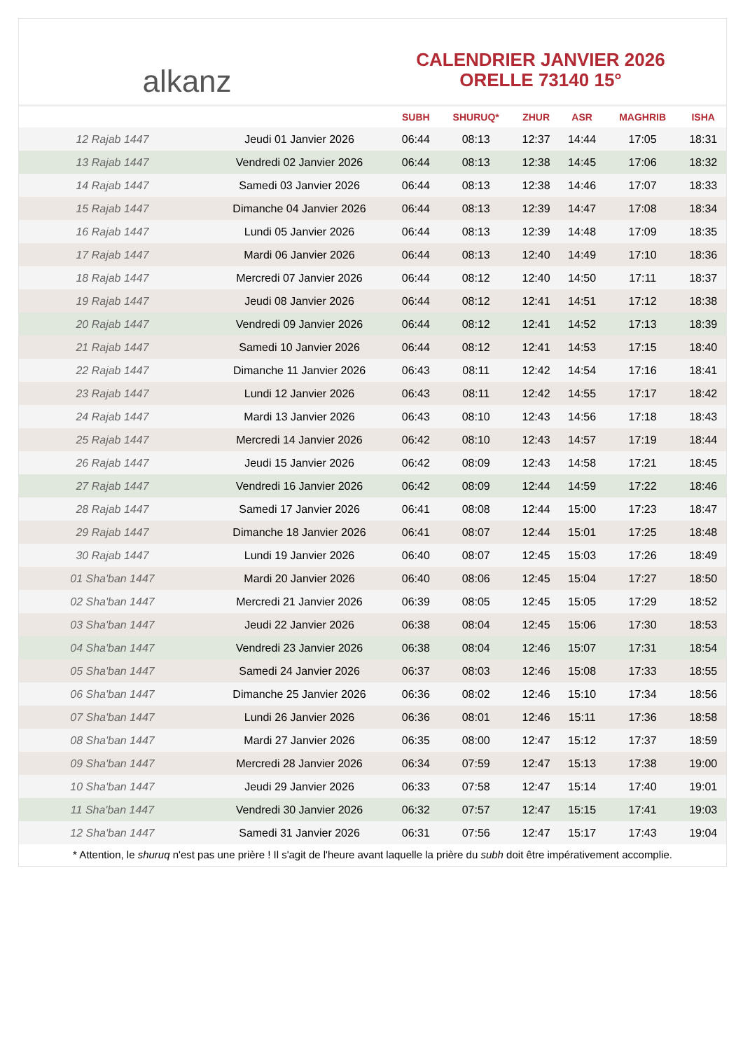alkanz
CALENDRIER JANVIER 2026
ORELLE 73140 15°
| | | SUBH | SHURUQ* | ZHUR | ASR | MAGHRIB | ISHA |
| --- | --- | --- | --- | --- | --- | --- | --- |
| 12 Rajab 1447 | Jeudi 01 Janvier 2026 | 06:44 | 08:13 | 12:37 | 14:44 | 17:05 | 18:31 |
| 13 Rajab 1447 | Vendredi 02 Janvier 2026 | 06:44 | 08:13 | 12:38 | 14:45 | 17:06 | 18:32 |
| 14 Rajab 1447 | Samedi 03 Janvier 2026 | 06:44 | 08:13 | 12:38 | 14:46 | 17:07 | 18:33 |
| 15 Rajab 1447 | Dimanche 04 Janvier 2026 | 06:44 | 08:13 | 12:39 | 14:47 | 17:08 | 18:34 |
| 16 Rajab 1447 | Lundi 05 Janvier 2026 | 06:44 | 08:13 | 12:39 | 14:48 | 17:09 | 18:35 |
| 17 Rajab 1447 | Mardi 06 Janvier 2026 | 06:44 | 08:13 | 12:40 | 14:49 | 17:10 | 18:36 |
| 18 Rajab 1447 | Mercredi 07 Janvier 2026 | 06:44 | 08:12 | 12:40 | 14:50 | 17:11 | 18:37 |
| 19 Rajab 1447 | Jeudi 08 Janvier 2026 | 06:44 | 08:12 | 12:41 | 14:51 | 17:12 | 18:38 |
| 20 Rajab 1447 | Vendredi 09 Janvier 2026 | 06:44 | 08:12 | 12:41 | 14:52 | 17:13 | 18:39 |
| 21 Rajab 1447 | Samedi 10 Janvier 2026 | 06:44 | 08:12 | 12:41 | 14:53 | 17:15 | 18:40 |
| 22 Rajab 1447 | Dimanche 11 Janvier 2026 | 06:43 | 08:11 | 12:42 | 14:54 | 17:16 | 18:41 |
| 23 Rajab 1447 | Lundi 12 Janvier 2026 | 06:43 | 08:11 | 12:42 | 14:55 | 17:17 | 18:42 |
| 24 Rajab 1447 | Mardi 13 Janvier 2026 | 06:43 | 08:10 | 12:43 | 14:56 | 17:18 | 18:43 |
| 25 Rajab 1447 | Mercredi 14 Janvier 2026 | 06:42 | 08:10 | 12:43 | 14:57 | 17:19 | 18:44 |
| 26 Rajab 1447 | Jeudi 15 Janvier 2026 | 06:42 | 08:09 | 12:43 | 14:58 | 17:21 | 18:45 |
| 27 Rajab 1447 | Vendredi 16 Janvier 2026 | 06:42 | 08:09 | 12:44 | 14:59 | 17:22 | 18:46 |
| 28 Rajab 1447 | Samedi 17 Janvier 2026 | 06:41 | 08:08 | 12:44 | 15:00 | 17:23 | 18:47 |
| 29 Rajab 1447 | Dimanche 18 Janvier 2026 | 06:41 | 08:07 | 12:44 | 15:01 | 17:25 | 18:48 |
| 30 Rajab 1447 | Lundi 19 Janvier 2026 | 06:40 | 08:07 | 12:45 | 15:03 | 17:26 | 18:49 |
| 01 Sha'ban 1447 | Mardi 20 Janvier 2026 | 06:40 | 08:06 | 12:45 | 15:04 | 17:27 | 18:50 |
| 02 Sha'ban 1447 | Mercredi 21 Janvier 2026 | 06:39 | 08:05 | 12:45 | 15:05 | 17:29 | 18:52 |
| 03 Sha'ban 1447 | Jeudi 22 Janvier 2026 | 06:38 | 08:04 | 12:45 | 15:06 | 17:30 | 18:53 |
| 04 Sha'ban 1447 | Vendredi 23 Janvier 2026 | 06:38 | 08:04 | 12:46 | 15:07 | 17:31 | 18:54 |
| 05 Sha'ban 1447 | Samedi 24 Janvier 2026 | 06:37 | 08:03 | 12:46 | 15:08 | 17:33 | 18:55 |
| 06 Sha'ban 1447 | Dimanche 25 Janvier 2026 | 06:36 | 08:02 | 12:46 | 15:10 | 17:34 | 18:56 |
| 07 Sha'ban 1447 | Lundi 26 Janvier 2026 | 06:36 | 08:01 | 12:46 | 15:11 | 17:36 | 18:58 |
| 08 Sha'ban 1447 | Mardi 27 Janvier 2026 | 06:35 | 08:00 | 12:47 | 15:12 | 17:37 | 18:59 |
| 09 Sha'ban 1447 | Mercredi 28 Janvier 2026 | 06:34 | 07:59 | 12:47 | 15:13 | 17:38 | 19:00 |
| 10 Sha'ban 1447 | Jeudi 29 Janvier 2026 | 06:33 | 07:58 | 12:47 | 15:14 | 17:40 | 19:01 |
| 11 Sha'ban 1447 | Vendredi 30 Janvier 2026 | 06:32 | 07:57 | 12:47 | 15:15 | 17:41 | 19:03 |
| 12 Sha'ban 1447 | Samedi 31 Janvier 2026 | 06:31 | 07:56 | 12:47 | 15:17 | 17:43 | 19:04 |
* Attention, le shuruq n'est pas une prière ! Il s'agit de l'heure avant laquelle la prière du subh doit être impérativement accomplie.